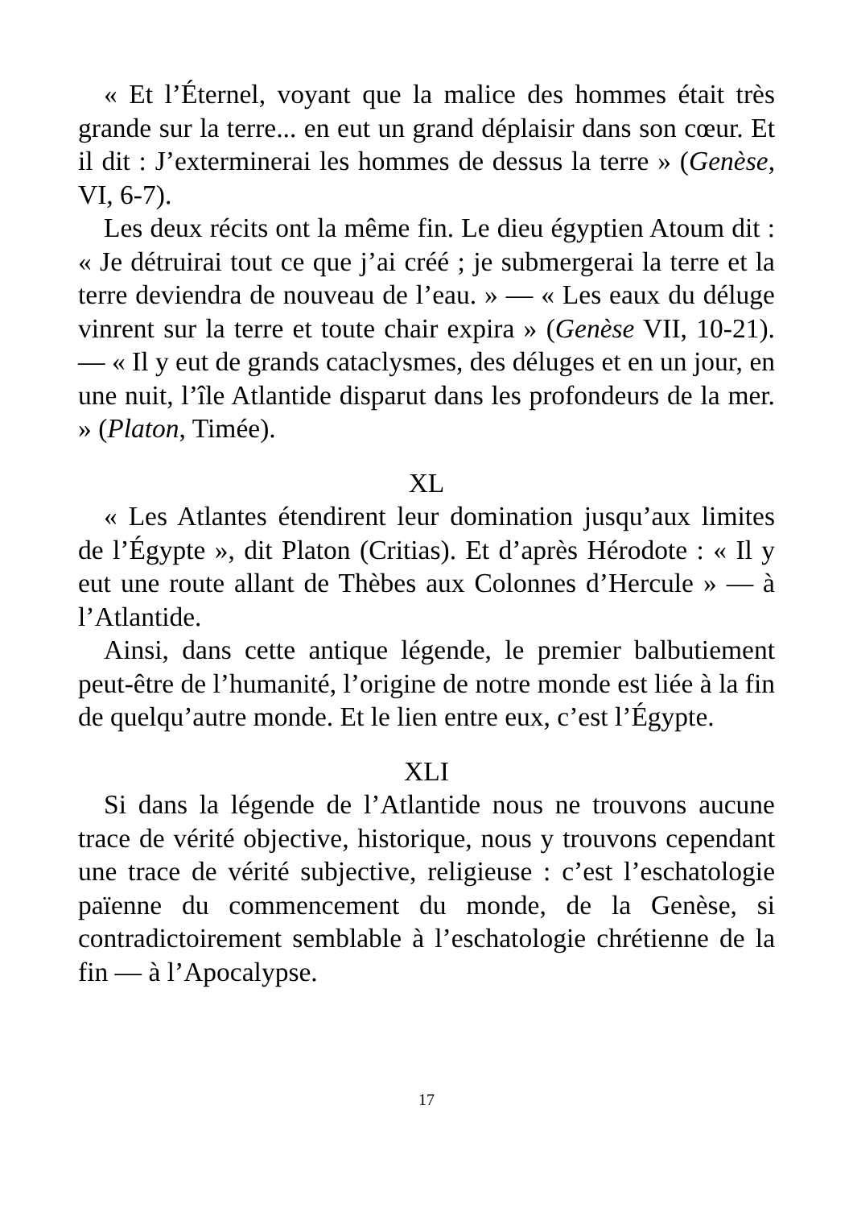« Et l’Éternel, voyant que la malice des hommes était très grande sur la terre... en eut un grand déplaisir dans son cœur. Et il dit : J’exterminerai les hommes de dessus la terre » (Genèse, VI, 6-7).
Les deux récits ont la même fin. Le dieu égyptien Atoum dit : « Je détruirai tout ce que j’ai créé ; je submergerai la terre et la terre deviendra de nouveau de l’eau. » — « Les eaux du déluge vinrent sur la terre et toute chair expira » (Genèse VII, 10-21). — « Il y eut de grands cataclysmes, des déluges et en un jour, en une nuit, l’île Atlantide disparut dans les profondeurs de la mer. » (Platon, Timée).
XL
« Les Atlantes étendirent leur domination jusqu’aux limites de l’Égypte », dit Platon (Critias). Et d’après Hérodote : « Il y eut une route allant de Thèbes aux Colonnes d’Hercule » — à l’Atlantide.
Ainsi, dans cette antique légende, le premier balbutiement peut-être de l’humanité, l’origine de notre monde est liée à la fin de quelqu’autre monde. Et le lien entre eux, c’est l’Égypte.
XLI
Si dans la légende de l’Atlantide nous ne trouvons aucune trace de vérité objective, historique, nous y trouvons cependant une trace de vérité subjective, religieuse : c’est l’eschatologie païenne du commencement du monde, de la Genèse, si contradictoirement semblable à l’eschatologie chrétienne de la fin — à l’Apocalypse.
17